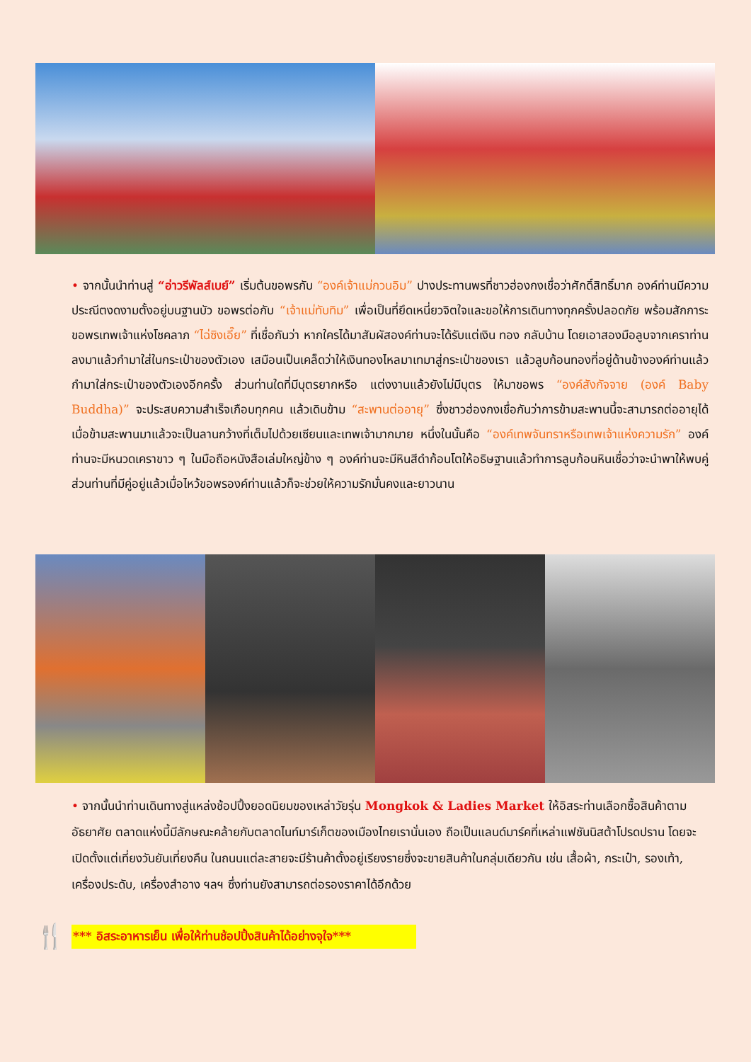• จากนั้นนำท่านสู่ “อ่าวรีพัลส์เบย์” เริ่มต้นขอพรกับ “องค์เจ้าแม่กวนอิม” ปางประทานพรที่ชาวฮ่องกงเชื่อว่าศักดิ์สิทธิ์มาก องค์ท่านมีความประณีตงดงามตั้งอยู่บนฐานบัว ขอพรต่อกับ “เจ้าแม่ทับทิม” เพื่อเป็นที่ยึดเหนี่ยวจิตใจและขอให้การเดินทางทุกครั้งปลอดภัย พร้อมสักการะขอพรเทพเจ้าแห่งโชคลาภ “ไฉ่ซิงเอี๊ย” ที่เชื่อกันว่า หากใครได้มาสัมผัสองค์ท่านจะได้รับแต่เงิน ทอง กลับบ้าน โดยเอาสองมือลูบจากเคราท่านลงมาแล้วกำมาใส่ในกระเป๋าของตัวเอง เสมือนเป็นเคล็ดว่าให้เงินทองไหลมาเทมาสู่กระเป๋าของเรา แล้วลูบก้อนทองที่อยู่ด้านข้างองค์ท่านแล้วกำมาใส่กระเป๋าของตัวเองอีกครั้ง ส่วนท่านใดที่มีบุตรยากหรือ แต่งงานแล้วยังไม่มีบุตร ให้มาขอพร “องค์สังกัจจาย (องค์ Baby Buddha)” จะประสบความสำเร็จเกือบทุกคน แล้วเดินข้าม “สะพานต่ออายุ” ซึ่งชาวฮ่องกงเชื่อกันว่าการข้ามสะพานนี้จะสามารถต่ออายุได้ เมื่อข้ามสะพานมาแล้วจะเป็นลานกว้างที่เต็มไปด้วยเซียนและเทพเจ้ามากมาย หนึ่งในนั้นคือ “องค์เทพจันทราหรือเทพเจ้าแห่งความรัก” องค์ท่านจะมีหนวดเคราขาว ๆ ในมือถือหนังสือเล่มใหญ่ข้าง ๆ องค์ท่านจะมีหินสีดำก้อนโตให้อธิษฐานแล้วทำการลูบก้อนหินเชื่อว่าจะนำพาให้พบคู่ส่วนท่านที่มีคู่อยู่แล้วเมื่อไหว้ขอพรองค์ท่านแล้วก็จะช่วยให้ความรักมั่นคงและยาวนาน
• จากนั้นนำท่านเดินทางสู่แหล่งช้อปปิ้งยอดนิยมของเหล่าวัยรุ่น Mongkok & Ladies Market ให้อิสระท่านเลือกซื้อสินค้าตามอัธยาศัย ตลาดแห่งนี้มีลักษณะคล้ายกับตลาดไนท์มาร์เก็ตของเมืองไทยเรานั่นเอง ถือเป็นแลนด์มาร์คที่เหล่าแฟชันนิสต้าโปรดปราน โดยจะเปิดตั้งแต่เที่ยงวันยันเที่ยงคืน ในถนนแต่ละสายจะมีร้านค้าตั้งอยู่เรียงรายซึ่งจะขายสินค้าในกลุ่มเดียวกัน เช่น เสื้อผ้า, กระเป๋า, รองเท้า, เครื่องประดับ, เครื่องสำอาง ฯลฯ ซึ่งท่านยังสามารถต่อรองราคาได้อีกด้วย
🍴
*** อิสระอาหารเย็น เพื่อให้ท่านช้อปปิ้งสินค้าได้อย่างจุใจ***